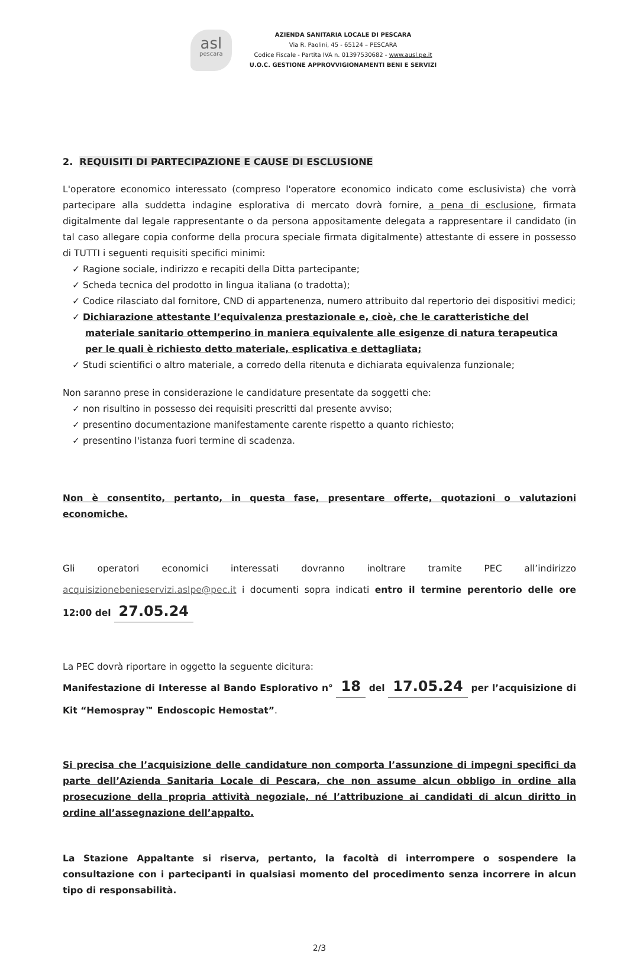asl
pescara
AZIENDA SANITARIA LOCALE DI PESCARA
Via R. Paolini, 45 - 65124 – PESCARA
Codice Fiscale - Partita IVA n. 01397530682 - www.ausl.pe.it
U.O.C. GESTIONE APPROVVIGIONAMENTI BENI E SERVIZI
2. REQUISITI DI PARTECIPAZIONE E CAUSE DI ESCLUSIONE
L'operatore economico interessato (compreso l'operatore economico indicato come esclusivista) che vorrà partecipare alla suddetta indagine esplorativa di mercato dovrà fornire, a pena di esclusione, firmata digitalmente dal legale rappresentante o da persona appositamente delegata a rappresentare il candidato (in tal caso allegare copia conforme della procura speciale firmata digitalmente) attestante di essere in possesso di TUTTI i seguenti requisiti specifici minimi:
✓ Ragione sociale, indirizzo e recapiti della Ditta partecipante;
✓ Scheda tecnica del prodotto in lingua italiana (o tradotta);
✓ Codice rilasciato dal fornitore, CND di appartenenza, numero attribuito dal repertorio dei dispositivi medici;
✓ Dichiarazione attestante l’equivalenza prestazionale e, cioè, che le caratteristiche del materiale sanitario ottemperino in maniera equivalente alle esigenze di natura terapeutica per le quali è richiesto detto materiale, esplicativa e dettagliata;
✓ Studi scientifici o altro materiale, a corredo della ritenuta e dichiarata equivalenza funzionale;
Non saranno prese in considerazione le candidature presentate da soggetti che:
✓ non risultino in possesso dei requisiti prescritti dal presente avviso;
✓ presentino documentazione manifestamente carente rispetto a quanto richiesto;
✓ presentino l'istanza fuori termine di scadenza.
Non è consentito, pertanto, in questa fase, presentare offerte, quotazioni o valutazioni economiche.
Gli operatori economici interessati dovranno inoltrare tramite PEC all’indirizzo acquisizionebenieservizi.aslpe@pec.it i documenti sopra indicati entro il termine perentorio delle ore 12:00 del 27.05.24
La PEC dovrà riportare in oggetto la seguente dicitura:
Manifestazione di Interesse al Bando Esplorativo n° 18 del 17.05.24 per l’acquisizione di Kit “Hemospray™ Endoscopic Hemostat”.
Si precisa che l’acquisizione delle candidature non comporta l’assunzione di impegni specifici da parte dell’Azienda Sanitaria Locale di Pescara, che non assume alcun obbligo in ordine alla prosecuzione della propria attività negoziale, né l’attribuzione ai candidati di alcun diritto in ordine all’assegnazione dell’appalto.
La Stazione Appaltante si riserva, pertanto, la facoltà di interrompere o sospendere la consultazione con i partecipanti in qualsiasi momento del procedimento senza incorrere in alcun tipo di responsabilità.
2/3